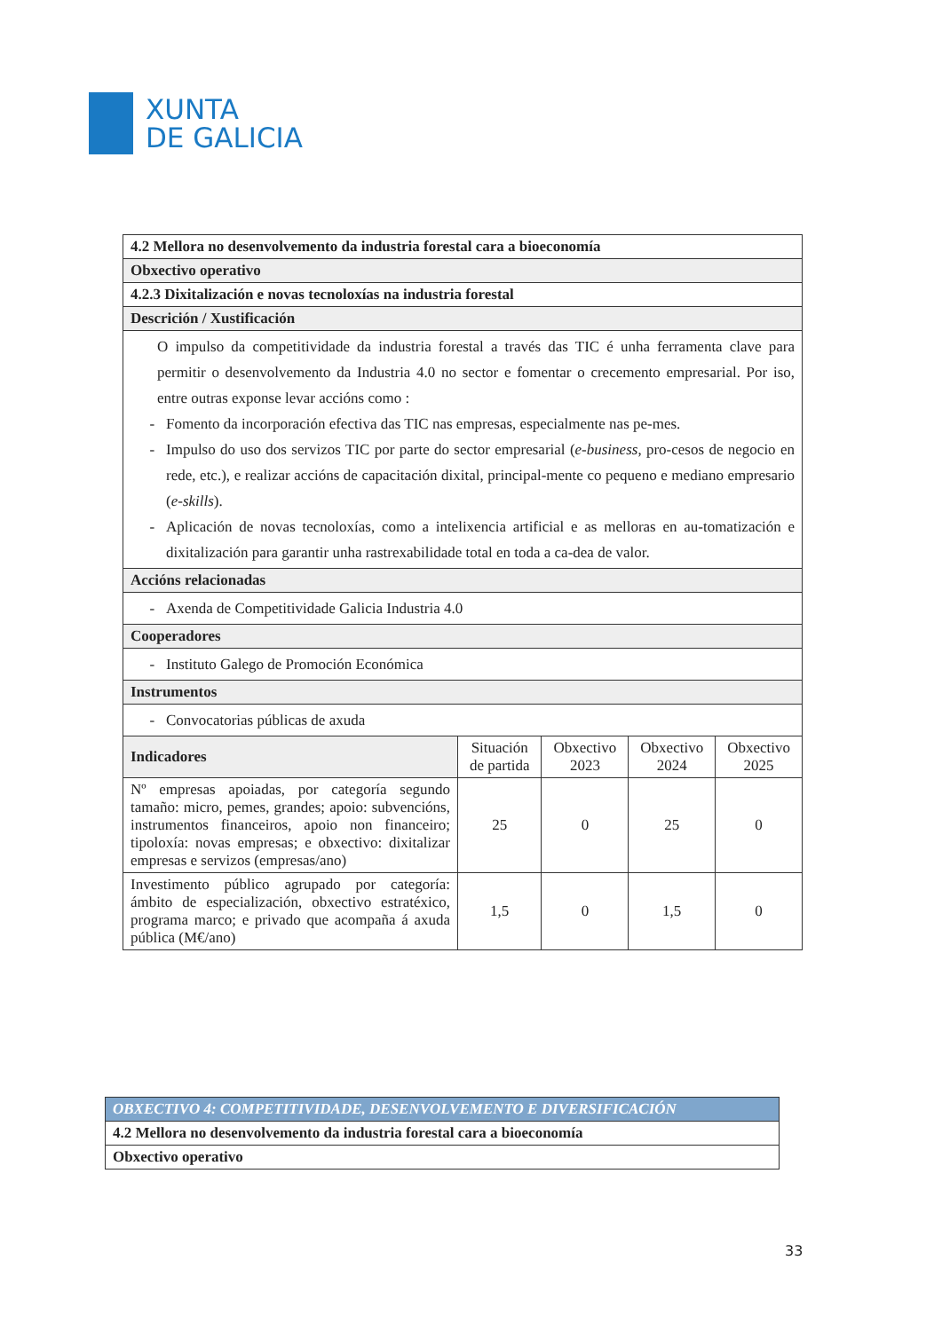XUNTA
DE GALICIA
| 4.2 Mellora no desenvolvemento da industria forestal cara a bioeconomía | | | | |
| --- | --- | --- | --- | --- |
| Obxectivo operativo | | | | |
| 4.2.3 Dixitalización e novas tecnoloxías na industria forestal | | | | |
| Descrición / Xustificación | | | | |
| O impulso da competitividade da industria forestal a través das TIC é unha ferramenta clave para permitir o desenvolvemento da Industria 4.0 no sector e fomentar o crecemento empresarial. Por iso, entre outras exponse levar accións como : Fomento da incorporación efectiva das TIC nas empresas, especialmente nas pe-mes. Impulso do uso dos servizos TIC por parte do sector empresarial ( e-business , pro-cesos de negocio en rede, etc.), e realizar accións de capacitación dixital, principal-mente co pequeno e mediano empresario ( e-skills ). Aplicación de novas tecnoloxías, como a intelixencia artificial e as melloras en au-tomatización e dixitalización para garantir unha rastrexabilidade total en toda a ca-dea de valor. | | | | |
| Accións relacionadas | | | | |
| Axenda de Competitividade Galicia Industria 4.0 | | | | |
| Cooperadores | | | | |
| Instituto Galego de Promoción Económica | | | | |
| Instrumentos | | | | |
| Convocatorias públicas de axuda | | | | |
| Indicadores | Situación de partida | Obxectivo 2023 | Obxectivo 2024 | Obxectivo 2025 |
| Nº empresas apoiadas, por categoría segundo tamaño: micro, pemes, grandes; apoio: subvencións, instrumentos financeiros, apoio non financeiro; tipoloxía: novas empresas; e obxectivo: dixitalizar empresas e servizos (empresas/ano) | 25 | 0 | 25 | 0 |
| Investimento público agrupado por categoría: ámbito de especialización, obxectivo estratéxico, programa marco; e privado que acompaña á axuda pública (M€/ano) | 1,5 | 0 | 1,5 | 0 |
| OBXECTIVO 4: COMPETITIVIDADE, DESENVOLVEMENTO E DIVERSIFICACIÓN |
| 4.2 Mellora no desenvolvemento da industria forestal cara a bioeconomía |
| Obxectivo operativo |
33